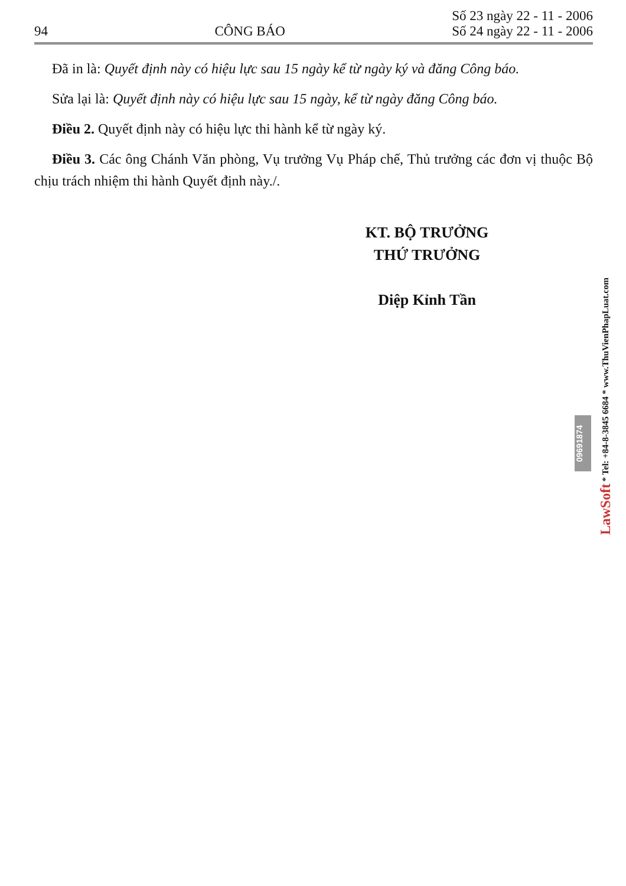94
CÔNG BÁO
Số 23 ngày 22 - 11 - 2006
Số 24 ngày 22 - 11 - 2006
Đã in là: Quyết định này có hiệu lực sau 15 ngày kể từ ngày ký và đăng Công báo.
Sửa lại là: Quyết định này có hiệu lực sau 15 ngày, kể từ ngày đăng Công báo.
Điều 2. Quyết định này có hiệu lực thi hành kể từ ngày ký.
Điều 3. Các ông Chánh Văn phòng, Vụ trưởng Vụ Pháp chế, Thủ trưởng các đơn vị thuộc Bộ chịu trách nhiệm thi hành Quyết định này./.
KT. BỘ TRƯỞNG
THỨ TRƯỞNG
Diệp Kỉnh Tần
09691874
LawSoft * Tel: +84-8-3845 6684 * www.ThuVienPhapLuat.com